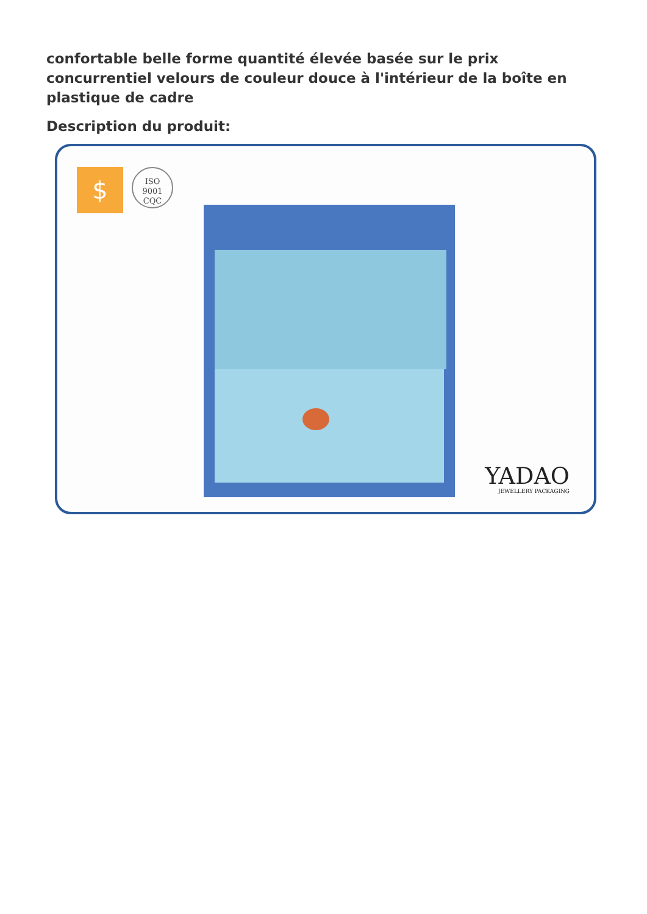confortable belle forme quantité élevée basée sur le prix concurrentiel velours de couleur douce à l'intérieur de la boîte en plastique de cadre
Description du produit:
$
ISO
9001
CQC
YADAO
JEWELLERY PACKAGING